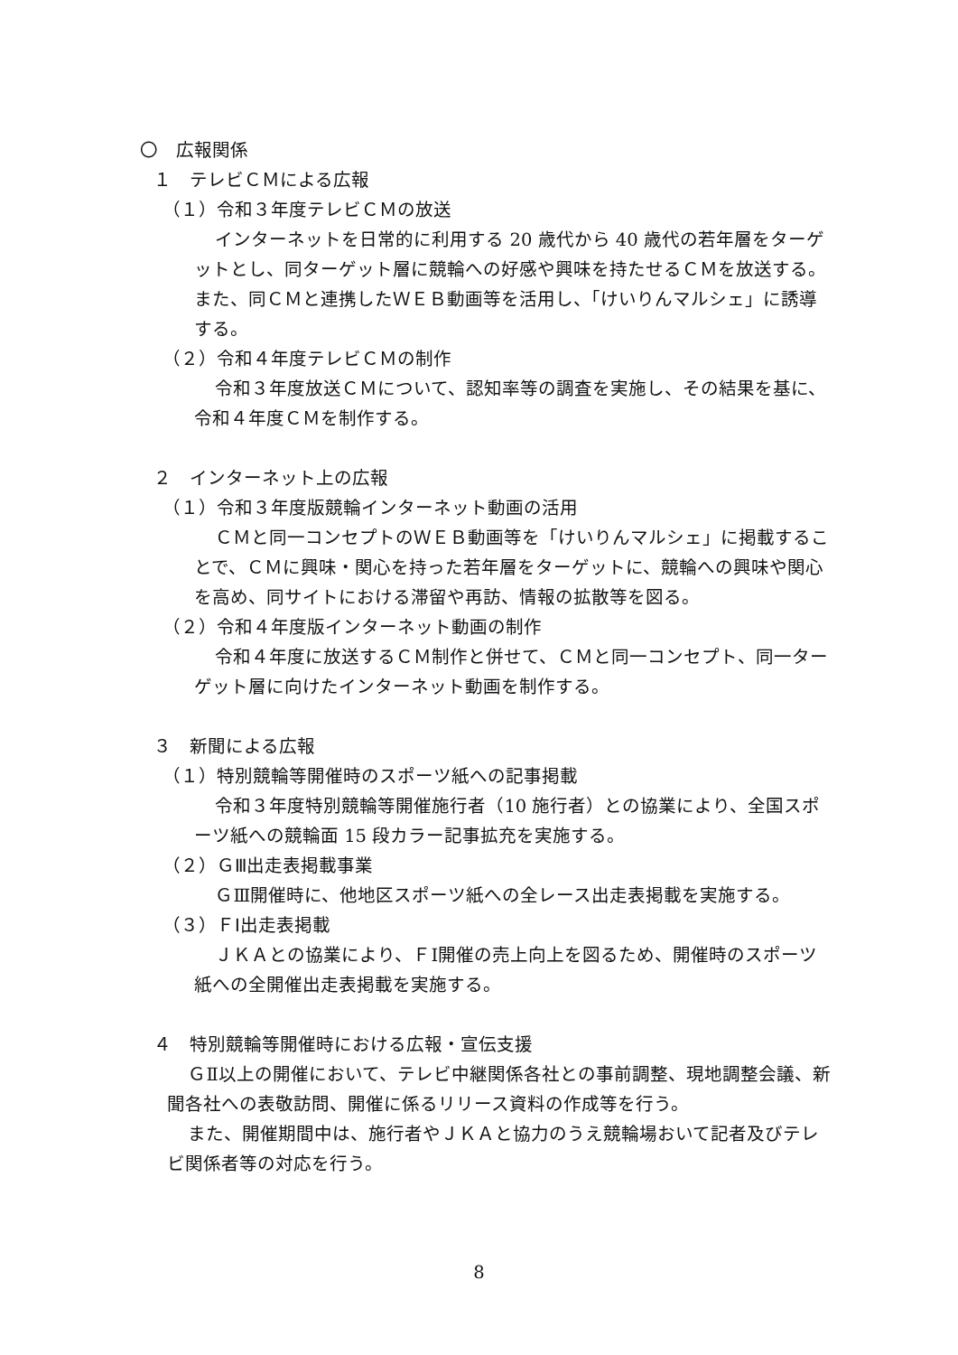〇　広報関係
１　テレビＣＭによる広報
（１）令和３年度テレビＣＭの放送
インターネットを日常的に利用する 20 歳代から 40 歳代の若年層をターゲットとし、同ターゲット層に競輪への好感や興味を持たせるＣＭを放送する。また、同ＣＭと連携したＷＥＢ動画等を活用し、「けいりんマルシェ」に誘導する。
（２）令和４年度テレビＣＭの制作
令和３年度放送ＣＭについて、認知率等の調査を実施し、その結果を基に、令和４年度ＣＭを制作する。
２　インターネット上の広報
（１）令和３年度版競輪インターネット動画の活用
ＣＭと同一コンセプトのＷＥＢ動画等を「けいりんマルシェ」に掲載することで、ＣＭに興味・関心を持った若年層をターゲットに、競輪への興味や関心を高め、同サイトにおける滞留や再訪、情報の拡散等を図る。
（２）令和４年度版インターネット動画の制作
令和４年度に放送するＣＭ制作と併せて、ＣＭと同一コンセプト、同一ターゲット層に向けたインターネット動画を制作する。
３　新聞による広報
（１）特別競輪等開催時のスポーツ紙への記事掲載
令和３年度特別競輪等開催施行者（10 施行者）との協業により、全国スポーツ紙への競輪面 15 段カラー記事拡充を実施する。
（２）ＧⅢ出走表掲載事業
ＧⅢ開催時に、他地区スポーツ紙への全レース出走表掲載を実施する。
（３）ＦⅠ出走表掲載
ＪＫＡとの協業により、ＦⅠ開催の売上向上を図るため、開催時のスポーツ紙への全開催出走表掲載を実施する。
４　特別競輪等開催時における広報・宣伝支援
ＧⅡ以上の開催において、テレビ中継関係各社との事前調整、現地調整会議、新聞各社への表敬訪問、開催に係るリリース資料の作成等を行う。
また、開催期間中は、施行者やＪＫＡと協力のうえ競輪場おいて記者及びテレビ関係者等の対応を行う。
8